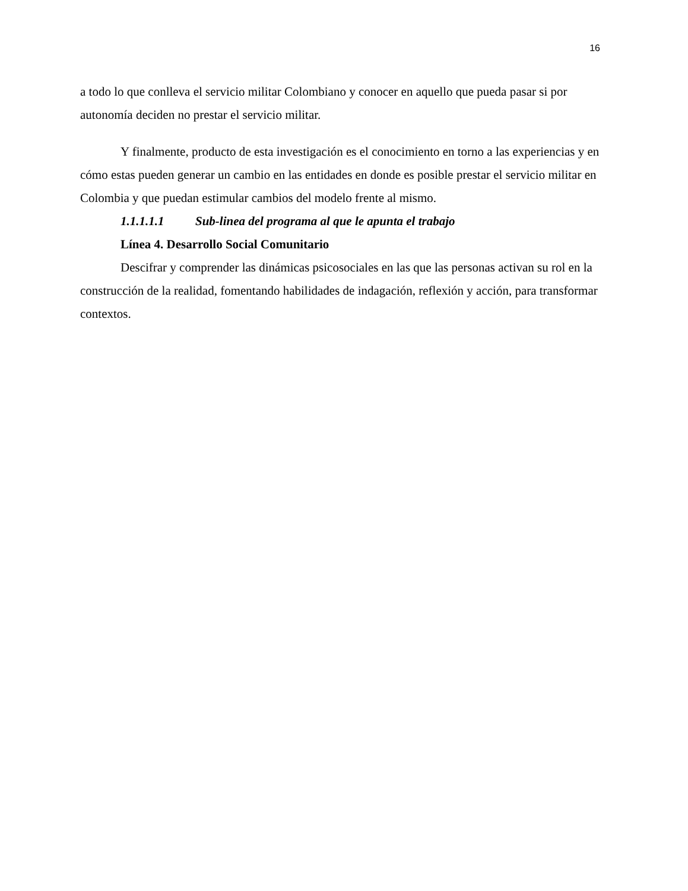16
a todo lo que conlleva el servicio militar Colombiano y conocer en aquello que pueda pasar si por autonomía deciden no prestar el servicio militar.
Y finalmente, producto de esta investigación es el conocimiento en torno a las experiencias y en cómo estas pueden generar un cambio en las entidades en donde es posible prestar el servicio militar en Colombia y que puedan estimular cambios del modelo frente al mismo.
1.1.1.1.1 Sub-linea del programa al que le apunta el trabajo
Línea 4. Desarrollo Social Comunitario
Descifrar y comprender las dinámicas psicosociales en las que las personas activan su rol en la construcción de la realidad, fomentando habilidades de indagación, reflexión y acción, para transformar contextos.